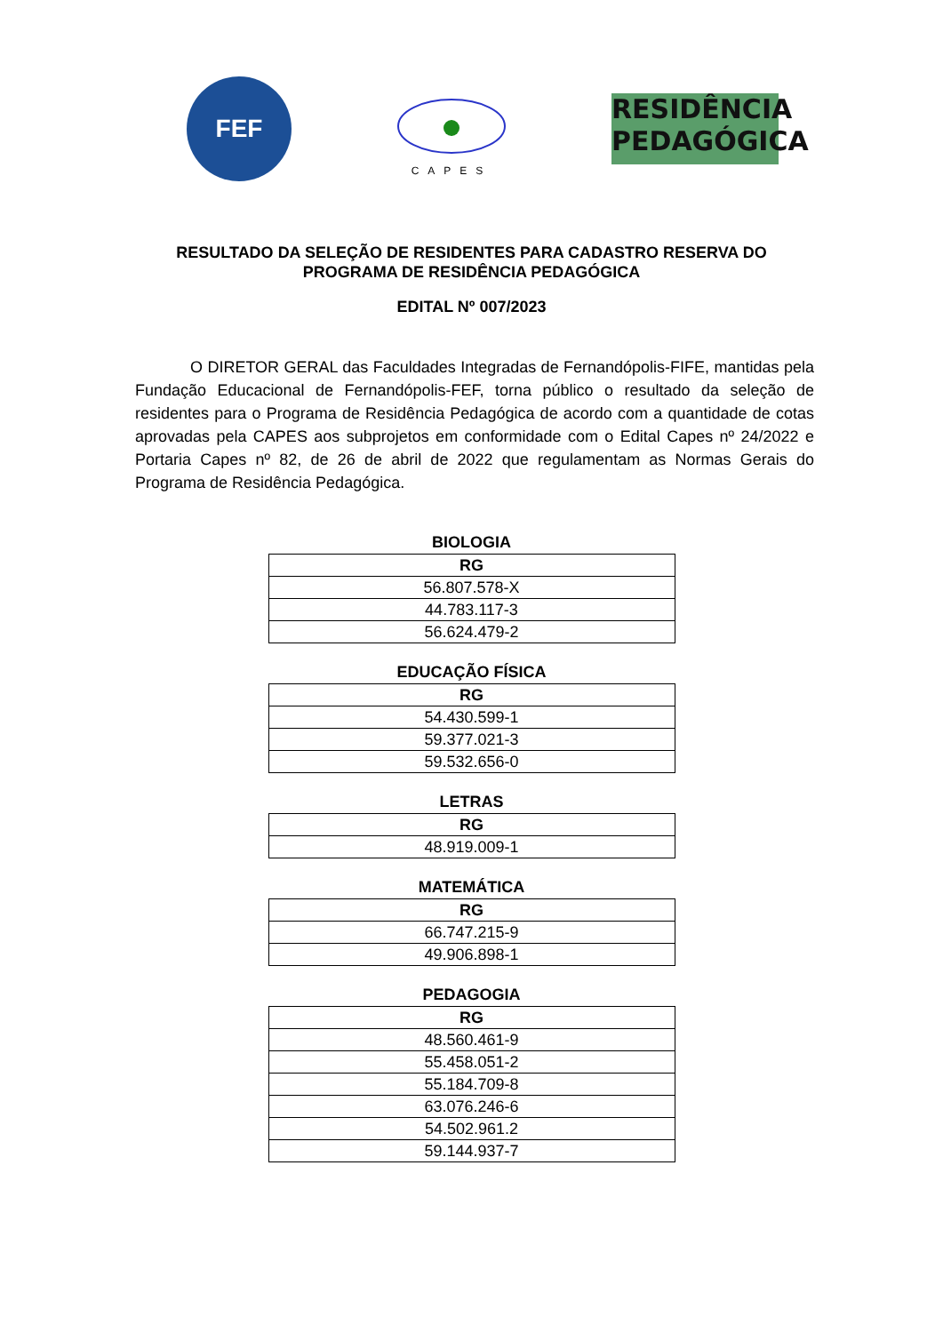FEF
CAPES
RESIDÊNCIA
PEDAGÓGICA
RESULTADO DA SELEÇÃO DE RESIDENTES PARA CADASTRO RESERVA DO PROGRAMA DE RESIDÊNCIA PEDAGÓGICA
EDITAL Nº 007/2023
O DIRETOR GERAL das Faculdades Integradas de Fernandópolis-FIFE, mantidas pela Fundação Educacional de Fernandópolis-FEF, torna público o resultado da seleção de residentes para o Programa de Residência Pedagógica de acordo com a quantidade de cotas aprovadas pela CAPES aos subprojetos em conformidade com o Edital Capes nº 24/2022 e Portaria Capes nº 82, de 26 de abril de 2022 que regulamentam as Normas Gerais do Programa de Residência Pedagógica.
BIOLOGIA
| RG |
| --- |
| 56.807.578-X |
| 44.783.117-3 |
| 56.624.479-2 |
EDUCAÇÃO FÍSICA
| RG |
| --- |
| 54.430.599-1 |
| 59.377.021-3 |
| 59.532.656-0 |
LETRAS
| RG |
| --- |
| 48.919.009-1 |
MATEMÁTICA
| RG |
| --- |
| 66.747.215-9 |
| 49.906.898-1 |
PEDAGOGIA
| RG |
| --- |
| 48.560.461-9 |
| 55.458.051-2 |
| 55.184.709-8 |
| 63.076.246-6 |
| 54.502.961.2 |
| 59.144.937-7 |